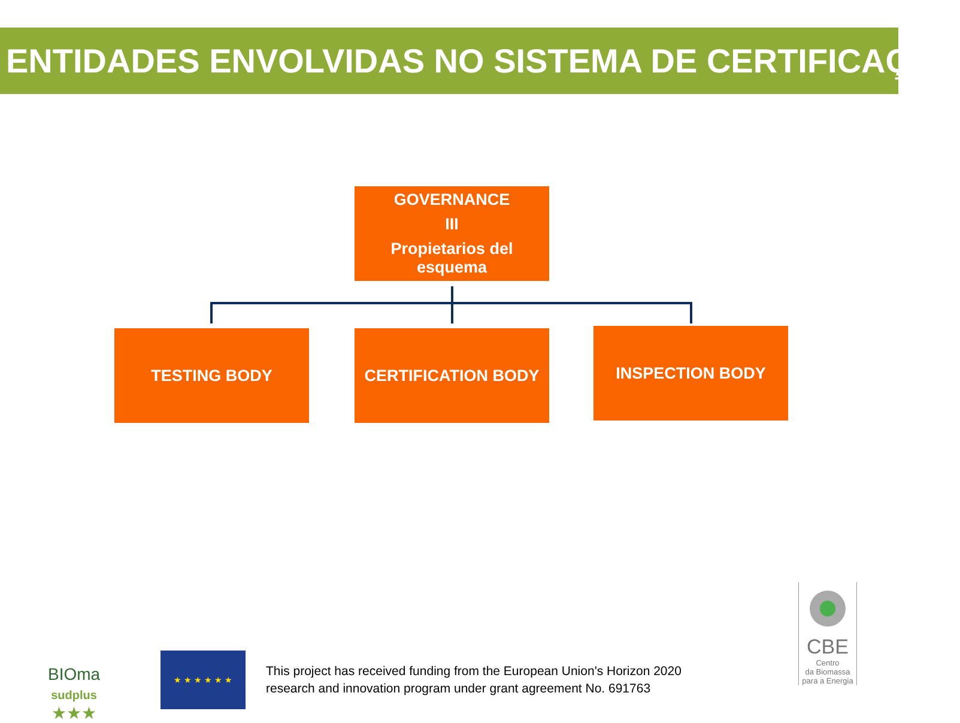ENTIDADES ENVOLVIDAS NO SISTEMA DE CERTIFICAÇÃO
GOVERNANCE
III
Propietarios del esquema
TESTING BODY CERTIFICATION BODY INSPECTION BODY
BIOma
sudplus
★★★
★ ★ ★ ★ ★ ★
This project has received funding from the European Union's Horizon 2020
research and innovation program under grant agreement No. 691763
CBE
Centro
da Biomassa
para a Energia